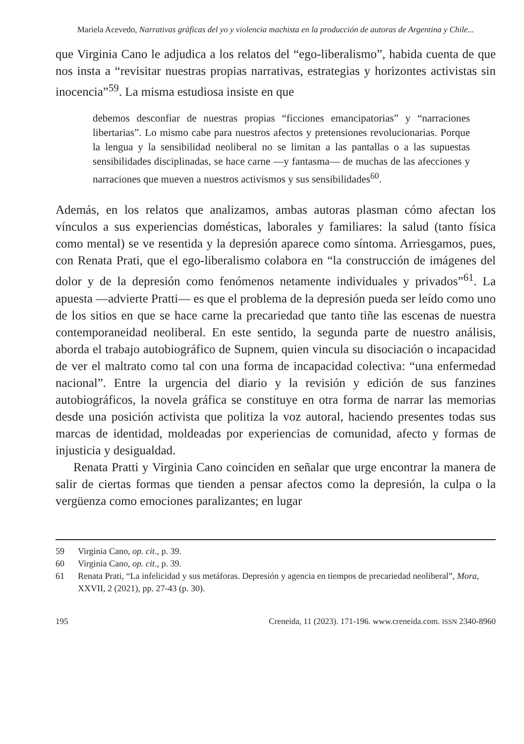Mariela Acevedo, Narrativas gráficas del yo y violencia machista en la producción de autoras de Argentina y Chile...
que Virginia Cano le adjudica a los relatos del “ego-liberalismo”, habida cuenta de que nos insta a “revisitar nuestras propias narrativas, estrategias y horizontes activistas sin inocencia”<sup>59</sup>. La misma estudiosa insiste en que
debemos desconfiar de nuestras propias “ficciones emancipatorias” y “narraciones libertarias”. Lo mismo cabe para nuestros afectos y pretensiones revolucionarias. Porque la lengua y la sensibilidad neoliberal no se limitan a las pantallas o a las supuestas sensibilidades disciplinadas, se hace carne —y fantasma— de muchas de las afecciones y narraciones que mueven a nuestros activismos y sus sensibilidades<sup>60</sup>.
Además, en los relatos que analizamos, ambas autoras plasman cómo afectan los vínculos a sus experiencias domésticas, laborales y familiares: la salud (tanto física como mental) se ve resentida y la depresión aparece como síntoma. Arriesgamos, pues, con Renata Prati, que el ego-liberalismo colabora en “la construcción de imágenes del dolor y de la depresión como fenómenos netamente individuales y privados”<sup>61</sup>. La apuesta —advierte Pratti— es que el problema de la depresión pueda ser leído como uno de los sitios en que se hace carne la precariedad que tanto tiñe las escenas de nuestra contemporaneidad neoliberal. En este sentido, la segunda parte de nuestro análisis, aborda el trabajo autobiográfico de Supnem, quien vincula su disociación o incapacidad de ver el maltrato como tal con una forma de incapacidad colectiva: “una enfermedad nacional”. Entre la urgencia del diario y la revisión y edición de sus fanzines autobiográficos, la novela gráfica se constituye en otra forma de narrar las memorias desde una posición activista que politiza la voz autoral, haciendo presentes todas sus marcas de identidad, moldeadas por experiencias de comunidad, afecto y formas de injusticia y desigualdad.
Renata Pratti y Virginia Cano coinciden en señalar que urge encontrar la manera de salir de ciertas formas que tienden a pensar afectos como la depresión, la culpa o la vergüenza como emociones paralizantes; en lugar
59 Virginia Cano, op. cit., p. 39.
60 Virginia Cano, op. cit., p. 39.
61 Renata Prati, “La infelicidad y sus metáforas. Depresión y agencia en tiempos de precariedad neoliberal”, Mora, XXVII, 2 (2021), pp. 27-43 (p. 30).
195 Creneida, 11 (2023). 171-196. www.creneida.com. ISSN 2340-8960